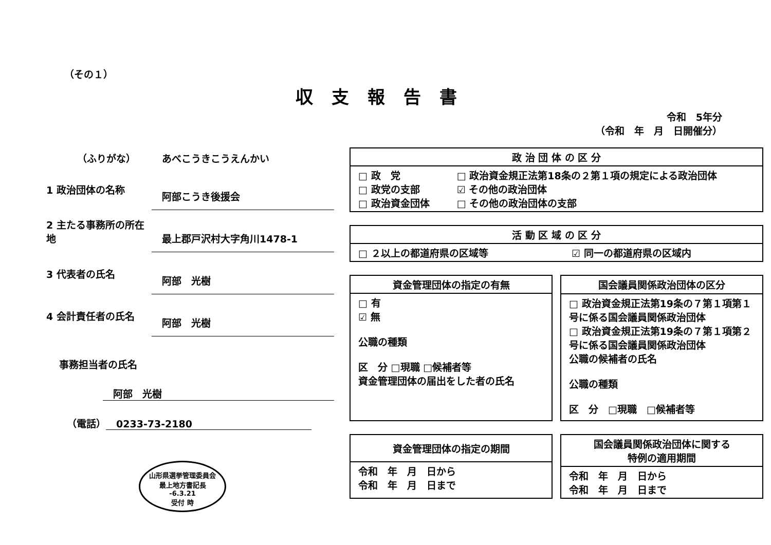（その１）
収支報告書
令和　5年分
（令和　年　月　日開催分）
（ふりがな） あべこうきこうえんかい
1 政治団体の名称 阿部こうき後援会
2 主たる事務所の所在地 最上郡戸沢村大字角川1478-1
3 代表者の氏名 阿部　光樹
4 会計責任者の氏名 阿部　光樹
事務担当者の氏名
阿部　光樹
（電話） 0233-73-2180
山形県選挙管理委員会
最上地方書記長
-6.3.21
受付 時
| 政 治 団 体 の 区 分 | |
| --- | --- |
| □ 政 党 □ 政党の支部 □ 政治資金団体 | □ 政治資金規正法第18条の２第１項の規定による政治団体 ☑ その他の政治団体 □ その他の政治団体の支部 |
| 活 動 区 域 の 区 分 | |
| --- | --- |
| □ ２以上の都道府県の区域等 | ☑ 同一の都道府県の区域内 |
| 資金管理団体の指定の有無 |
| --- |
| □ 有 ☑ 無 公職の種類 区 分 □現職 □候補者等 資金管理団体の届出をした者の氏名 |
| 国会議員関係政治団体の区分 |
| --- |
| □ 政治資金規正法第19条の７第１項第１号に係る国会議員関係政治団体 □ 政治資金規正法第19条の７第１項第２号に係る国会議員関係政治団体 公職の候補者の氏名 公職の種類 区 分 □現職 □候補者等 |
| 資金管理団体の指定の期間 |
| --- |
| 令和 年 月 日から 令和 年 月 日まで |
| 国会議員関係政治団体に関する 特例の適用期間 |
| --- |
| 令和 年 月 日から 令和 年 月 日まで |